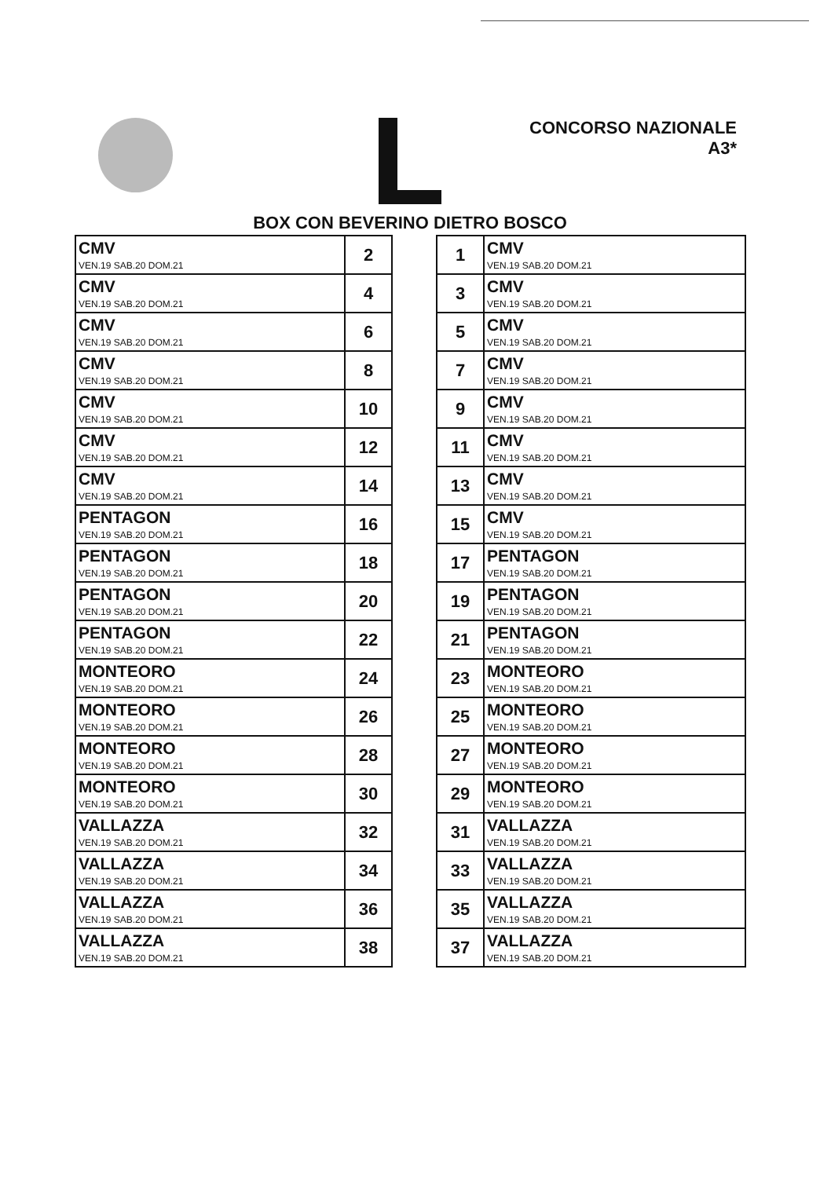CONCORSO NAZIONALE
A3*
BOX CON BEVERINO DIETRO BOSCO
| CMV VEN.19 SAB.20 DOM.21 | 2 |
| CMV VEN.19 SAB.20 DOM.21 | 4 |
| CMV VEN.19 SAB.20 DOM.21 | 6 |
| CMV VEN.19 SAB.20 DOM.21 | 8 |
| CMV VEN.19 SAB.20 DOM.21 | 10 |
| CMV VEN.19 SAB.20 DOM.21 | 12 |
| CMV VEN.19 SAB.20 DOM.21 | 14 |
| PENTAGON VEN.19 SAB.20 DOM.21 | 16 |
| PENTAGON VEN.19 SAB.20 DOM.21 | 18 |
| PENTAGON VEN.19 SAB.20 DOM.21 | 20 |
| PENTAGON VEN.19 SAB.20 DOM.21 | 22 |
| MONTEORO VEN.19 SAB.20 DOM.21 | 24 |
| MONTEORO VEN.19 SAB.20 DOM.21 | 26 |
| MONTEORO VEN.19 SAB.20 DOM.21 | 28 |
| MONTEORO VEN.19 SAB.20 DOM.21 | 30 |
| VALLAZZA VEN.19 SAB.20 DOM.21 | 32 |
| VALLAZZA VEN.19 SAB.20 DOM.21 | 34 |
| VALLAZZA VEN.19 SAB.20 DOM.21 | 36 |
| VALLAZZA VEN.19 SAB.20 DOM.21 | 38 |
| 1 | CMV VEN.19 SAB.20 DOM.21 |
| 3 | CMV VEN.19 SAB.20 DOM.21 |
| 5 | CMV VEN.19 SAB.20 DOM.21 |
| 7 | CMV VEN.19 SAB.20 DOM.21 |
| 9 | CMV VEN.19 SAB.20 DOM.21 |
| 11 | CMV VEN.19 SAB.20 DOM.21 |
| 13 | CMV VEN.19 SAB.20 DOM.21 |
| 15 | CMV VEN.19 SAB.20 DOM.21 |
| 17 | PENTAGON VEN.19 SAB.20 DOM.21 |
| 19 | PENTAGON VEN.19 SAB.20 DOM.21 |
| 21 | PENTAGON VEN.19 SAB.20 DOM.21 |
| 23 | MONTEORO VEN.19 SAB.20 DOM.21 |
| 25 | MONTEORO VEN.19 SAB.20 DOM.21 |
| 27 | MONTEORO VEN.19 SAB.20 DOM.21 |
| 29 | MONTEORO VEN.19 SAB.20 DOM.21 |
| 31 | VALLAZZA VEN.19 SAB.20 DOM.21 |
| 33 | VALLAZZA VEN.19 SAB.20 DOM.21 |
| 35 | VALLAZZA VEN.19 SAB.20 DOM.21 |
| 37 | VALLAZZA VEN.19 SAB.20 DOM.21 |